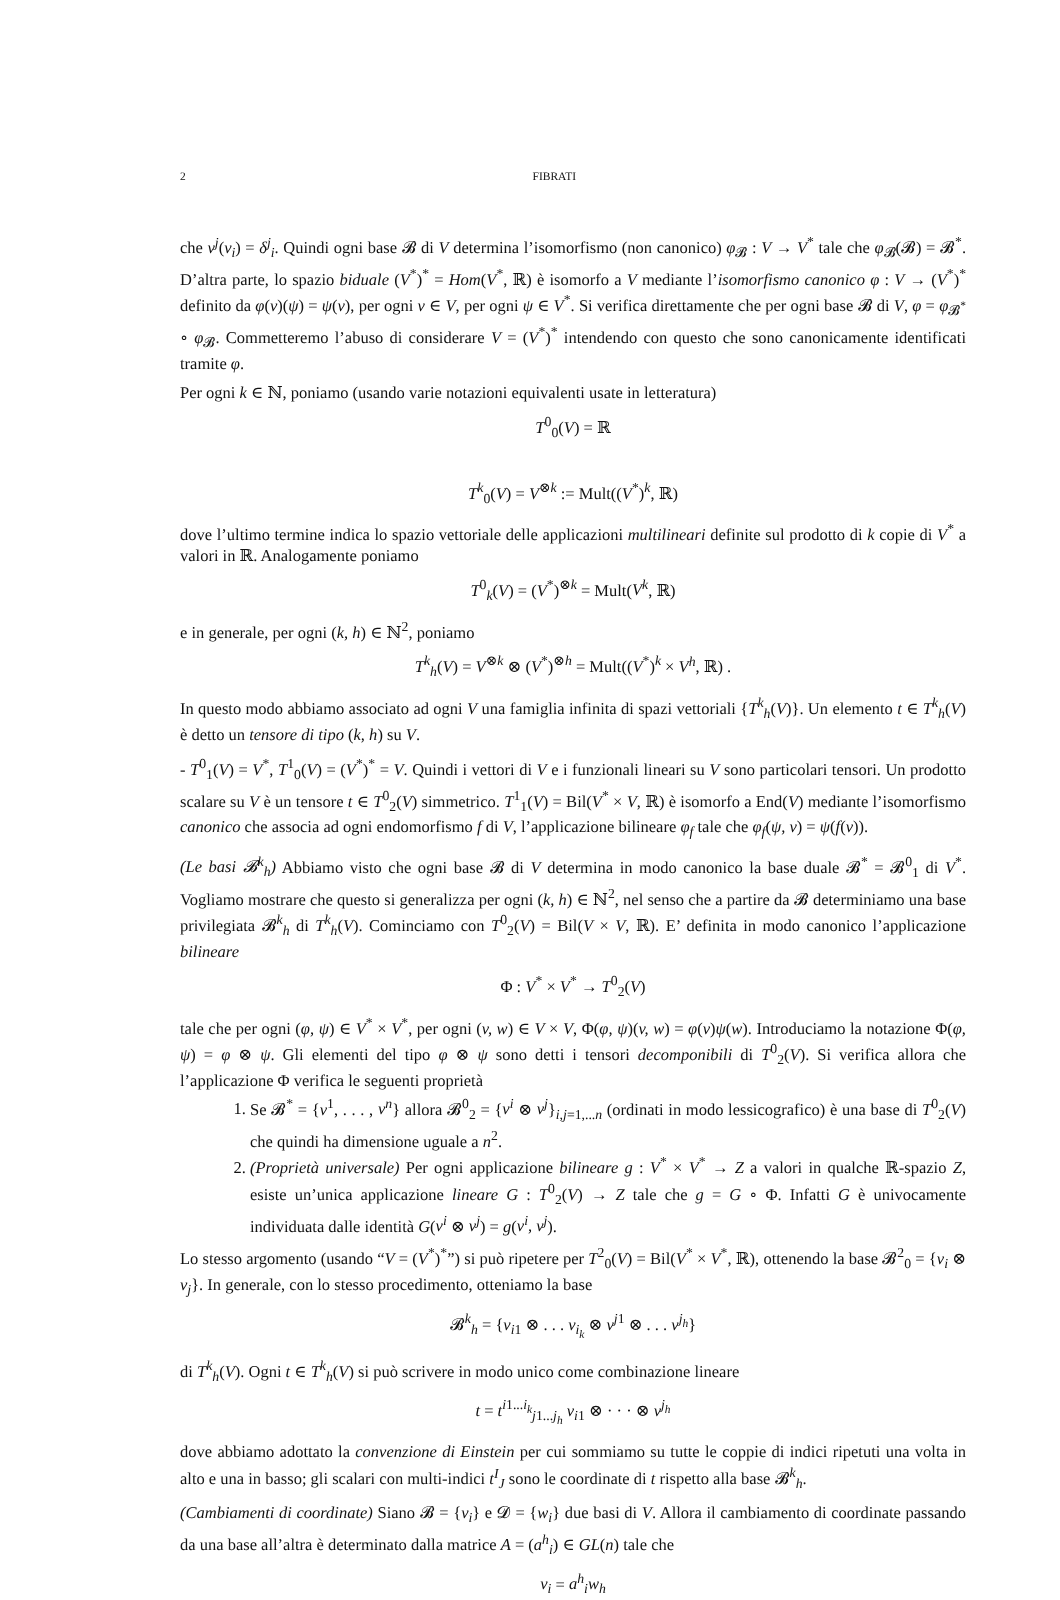2 FIBRATI
che v<sup>j</sup>(v<sub>i</sub>) = δ<sup>j</sup><sub>i</sub>. Quindi ogni base 𝓑 di V determina l’isomorfismo (non canonico) φ<sub>𝓑</sub> : V → V<sup>*</sup> tale che φ<sub>𝓑</sub>(𝓑) = 𝓑<sup>*</sup>. D’altra parte, lo spazio biduale (V<sup>*</sup>)<sup>*</sup> = Hom(V<sup>*</sup>, ℝ) è isomorfo a V mediante l’isomorfismo canonico φ : V → (V<sup>*</sup>)<sup>*</sup> definito da φ(v)(ψ) = ψ(v), per ogni v ∈ V, per ogni ψ ∈ V<sup>*</sup>. Si verifica direttamente che per ogni base 𝓑 di V, φ = φ<sub>𝓑<sup>*</sup></sub> ∘ φ<sub>𝓑</sub>. Commetteremo l’abuso di considerare V = (V<sup>*</sup>)<sup>*</sup> intendendo con questo che sono canonicamente identificati tramite φ.
Per ogni k ∈ ℕ, poniamo (usando varie notazioni equivalenti usate in letteratura)
T<sup>0</sup><sub>0</sub>(V) = ℝ
T<sup>k</sup><sub>0</sub>(V) = V<sup>⊗k</sup> := Mult((V<sup>*</sup>)<sup>k</sup>, ℝ)
dove l’ultimo termine indica lo spazio vettoriale delle applicazioni multilineari definite sul prodotto di k copie di V<sup>*</sup> a valori in ℝ. Analogamente poniamo
T<sup>0</sup><sub>k</sub>(V) = (V<sup>*</sup>)<sup>⊗k</sup> = Mult(V<sup>k</sup>, ℝ)
e in generale, per ogni (k, h) ∈ ℕ<sup>2</sup>, poniamo
T<sup>k</sup><sub>h</sub>(V) = V<sup>⊗k</sup> ⊗ (V<sup>*</sup>)<sup>⊗h</sup> = Mult((V<sup>*</sup>)<sup>k</sup> × V<sup>h</sup>, ℝ) .
In questo modo abbiamo associato ad ogni V una famiglia infinita di spazi vettoriali {T<sup>k</sup><sub>h</sub>(V)}. Un elemento t ∈ T<sup>k</sup><sub>h</sub>(V) è detto un tensore di tipo (k, h) su V.
- T<sup>0</sup><sub>1</sub>(V) = V<sup>*</sup>, T<sup>1</sup><sub>0</sub>(V) = (V<sup>*</sup>)<sup>*</sup> = V. Quindi i vettori di V e i funzionali lineari su V sono particolari tensori. Un prodotto scalare su V è un tensore t ∈ T<sup>0</sup><sub>2</sub>(V) simmetrico. T<sup>1</sup><sub>1</sub>(V) = Bil(V<sup>*</sup> × V, ℝ) è isomorfo a End(V) mediante l’isomorfismo canonico che associa ad ogni endomorfismo f di V, l’applicazione bilineare φ<sub>f</sub> tale che φ<sub>f</sub>(ψ, v) = ψ(f(v)).
(Le basi 𝓑<sup>k</sup><sub>h</sub>) Abbiamo visto che ogni base 𝓑 di V determina in modo canonico la base duale 𝓑<sup>*</sup> = 𝓑<sup>0</sup><sub>1</sub> di V<sup>*</sup>. Vogliamo mostrare che questo si generalizza per ogni (k, h) ∈ ℕ<sup>2</sup>, nel senso che a partire da 𝓑 determiniamo una base privilegiata 𝓑<sup>k</sup><sub>h</sub> di T<sup>k</sup><sub>h</sub>(V). Cominciamo con T<sup>0</sup><sub>2</sub>(V) = Bil(V × V, ℝ). E’ definita in modo canonico l’applicazione bilineare
Φ : V<sup>*</sup> × V<sup>*</sup> → T<sup>0</sup><sub>2</sub>(V)
tale che per ogni (φ, ψ) ∈ V<sup>*</sup> × V<sup>*</sup>, per ogni (v, w) ∈ V × V, Φ(φ, ψ)(v, w) = φ(v)ψ(w). Introduciamo la notazione Φ(φ, ψ) = φ ⊗ ψ. Gli elementi del tipo φ ⊗ ψ sono detti i tensori decomponibili di T<sup>0</sup><sub>2</sub>(V). Si verifica allora che l’applicazione Φ verifica le seguenti proprietà
1. Se 𝓑<sup>*</sup> = {v<sup>1</sup>, . . . , v<sup>n</sup>} allora 𝓑<sup>0</sup><sub>2</sub> = {v<sup>i</sup> ⊗ v<sup>j</sup>}<sub>i,j=1,...n</sub> (ordinati in modo lessicografico) è una base di T<sup>0</sup><sub>2</sub>(V) che quindi ha dimensione uguale a n<sup>2</sup>.
2. (Proprietà universale) Per ogni applicazione bilineare g : V<sup>*</sup> × V<sup>*</sup> → Z a valori in qualche ℝ-spazio Z, esiste un’unica applicazione lineare G : T<sup>0</sup><sub>2</sub>(V) → Z tale che g = G ∘ Φ. Infatti G è univocamente individuata dalle identità G(v<sup>i</sup> ⊗ v<sup>j</sup>) = g(v<sup>i</sup>, v<sup>j</sup>).
Lo stesso argomento (usando “V = (V<sup>*</sup>)<sup>*</sup>”) si può ripetere per T<sup>2</sup><sub>0</sub>(V) = Bil(V<sup>*</sup> × V<sup>*</sup>, ℝ), ottenendo la base 𝓑<sup>2</sup><sub>0</sub> = {v<sub>i</sub> ⊗ v<sub>j</sub>}. In generale, con lo stesso procedimento, otteniamo la base
𝓑<sup>k</sup><sub>h</sub> = {v<sub>i1</sub> ⊗ . . . v<sub>i<sub>k</sub></sub> ⊗ v<sup>j1</sup> ⊗ . . . v<sup>j<sub>h</sub></sup>}
di T<sup>k</sup><sub>h</sub>(V). Ogni t ∈ T<sup>k</sup><sub>h</sub>(V) si può scrivere in modo unico come combinazione lineare
t = t<sup>i1...i<sub>k</sub></sup><sub>j1...j<sub>h</sub></sub> v<sub>i1</sub> ⊗ · · · ⊗ v<sup>j<sub>h</sub></sup>
dove abbiamo adottato la convenzione di Einstein per cui sommiamo su tutte le coppie di indici ripetuti una volta in alto e una in basso; gli scalari con multi-indici t<sup>I</sup><sub>J</sub> sono le coordinate di t rispetto alla base 𝓑<sup>k</sup><sub>h</sub>.
(Cambiamenti di coordinate) Siano 𝓑 = {v<sub>i</sub>} e 𝓓 = {w<sub>i</sub>} due basi di V. Allora il cambiamento di coordinate passando da una base all’altra è determinato dalla matrice A = (a<sup>h</sup><sub>i</sub>) ∈ GL(n) tale che
v<sub>i</sub> = a<sup>h</sup><sub>i</sub>w<sub>h</sub>